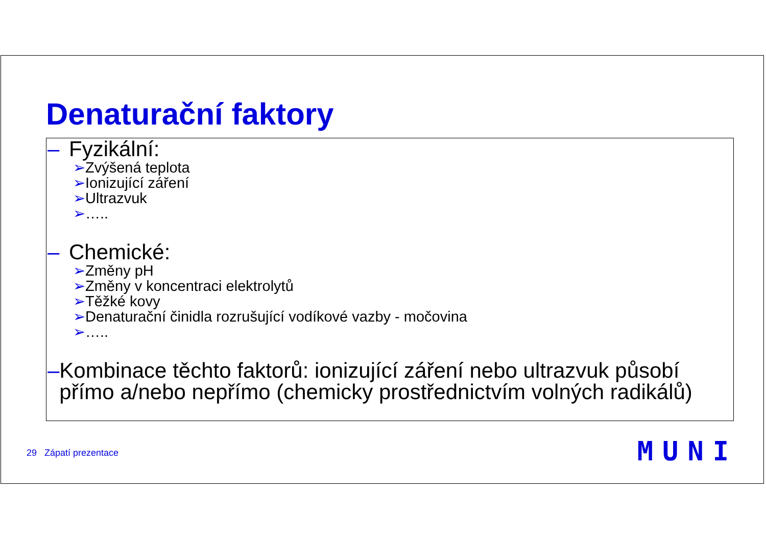Denaturační faktory
– Fyzikální:
➢Zvýšená teplota
➢Ionizující záření
➢Ultrazvuk
➢…..
– Chemické:
➢Změny pH
➢Změny v koncentraci elektrolytů
➢Těžké kovy
➢Denaturační činidla rozrušující vodíkové vazby - močovina
➢…..
– Kombinace těchto faktorů: ionizující záření nebo ultrazvuk působí přímo a/nebo nepřímo (chemicky prostřednictvím volných radikálů)
29 Zápatí prezentace MUNI